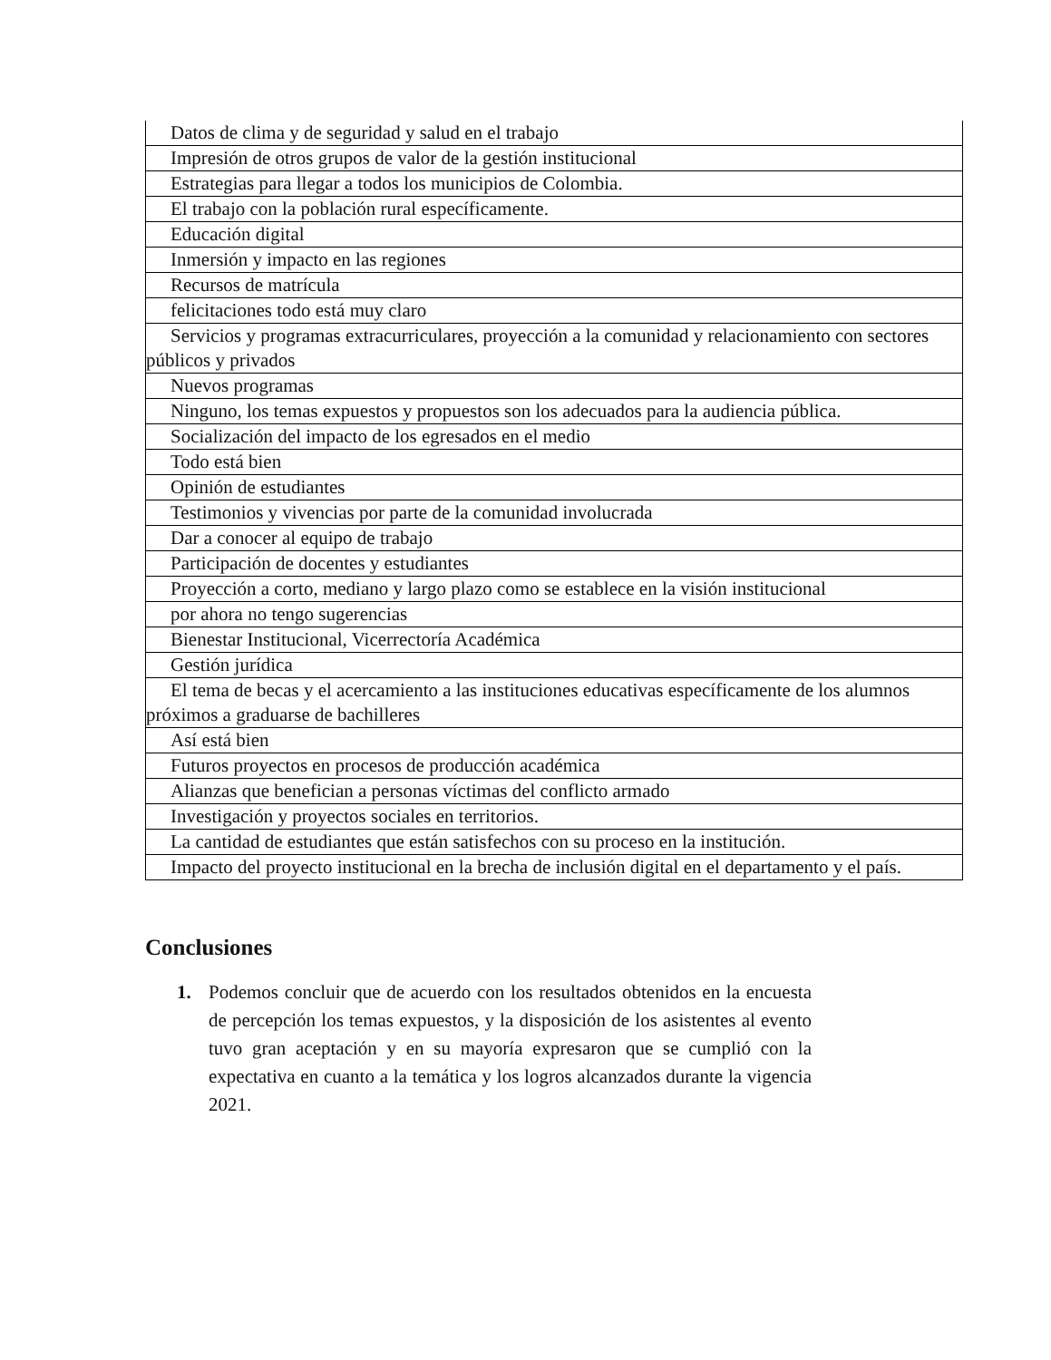| Datos de clima y de seguridad y salud en el trabajo |
| Impresión de otros grupos de valor de la gestión institucional |
| Estrategias para llegar a todos los municipios de Colombia. |
| El trabajo con la población rural específicamente. |
| Educación digital |
| Inmersión y impacto en las regiones |
| Recursos de matrícula |
| felicitaciones todo está muy claro |
| Servicios y programas extracurriculares, proyección a la comunidad y relacionamiento con sectores públicos y privados |
| Nuevos programas |
| Ninguno, los temas expuestos y propuestos son los adecuados para la audiencia pública. |
| Socialización del impacto de los egresados en el medio |
| Todo está bien |
| Opinión de estudiantes |
| Testimonios y vivencias por parte de la comunidad involucrada |
| Dar a conocer al equipo de trabajo |
| Participación de docentes y estudiantes |
| Proyección a corto, mediano y largo plazo como se establece en la visión institucional |
| por ahora no tengo sugerencias |
| Bienestar Institucional, Vicerrectoría Académica |
| Gestión jurídica |
| El tema de becas y el acercamiento a las instituciones educativas específicamente de los alumnos próximos a graduarse de bachilleres |
| Así está bien |
| Futuros proyectos en procesos de producción académica |
| Alianzas que benefician a personas víctimas del conflicto armado |
| Investigación y proyectos sociales en territorios. |
| La cantidad de estudiantes que están satisfechos con su proceso en la institución. |
| Impacto del proyecto institucional en la brecha de inclusión digital en el departamento y el país. |
Conclusiones
1. Podemos concluir que de acuerdo con los resultados obtenidos en la encuesta de percepción los temas expuestos, y la disposición de los asistentes al evento tuvo gran aceptación y en su mayoría expresaron que se cumplió con la expectativa en cuanto a la temática y los logros alcanzados durante la vigencia 2021.